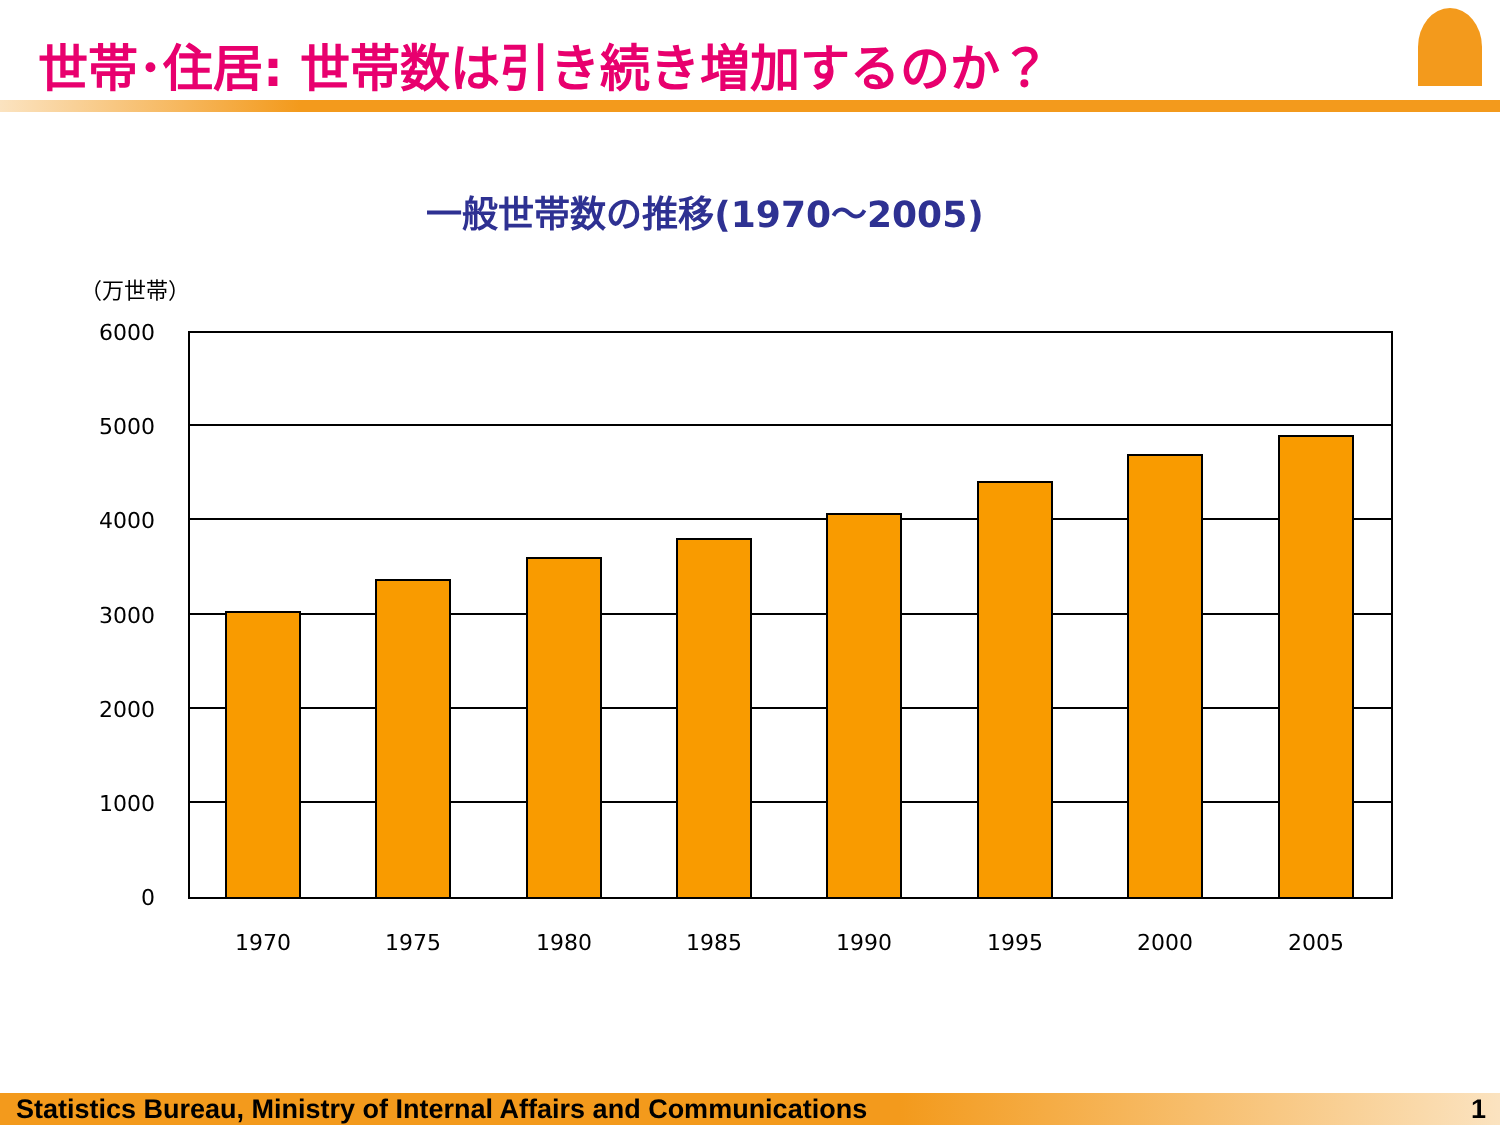世帯･住居: 世帯数は引き続き増加するのか？
一般世帯数の推移(1970～2005)
（万世帯）
6000
5000
4000
3000
2000
1000
0
1970
1975
1980
1985
1990
1995
2000
2005
Statistics Bureau, Ministry of Internal Affairs and Communications 1